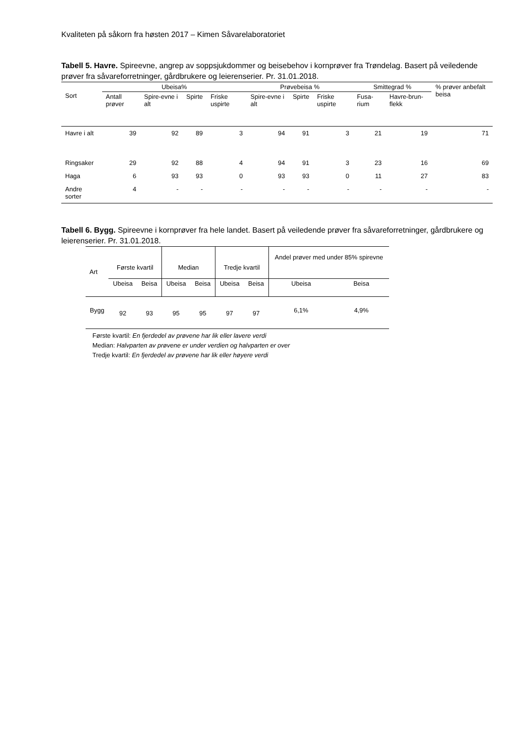Kvaliteten på såkorn fra høsten 2017 – Kimen Såvarelaboratoriet
Tabell 5. Havre. Spireevne, angrep av soppsjukdommer og beisebehov i kornprøver fra Trøndelag. Basert på veiledende prøver fra såvareforretninger, gårdbrukere og leierenserier. Pr. 31.01.2018.
| Sort | Ubeisa% | | | | Prøvebeisa % | | | Smittegrad % | | % prøver anbefalt beisa |
| --- | --- | --- | --- | --- | --- | --- | --- | --- | --- | --- |
| | Antall prøver | Spire-evne i alt | Spirte | Friske uspirte | Spire-evne i alt | Spirte | Friske uspirte | Fusa-rium | Havre-brun-flekk | |
| Havre i alt | 39 | 92 | 89 | 3 | 94 | 91 | 3 | 21 | 19 | 71 |
| Ringsaker | 29 | 92 | 88 | 4 | 94 | 91 | 3 | 23 | 16 | 69 |
| Haga | 6 | 93 | 93 | 0 | 93 | 93 | 0 | 11 | 27 | 83 |
| Andre sorter | 4 | - | - | - | - | - | - | - | - | - |
Tabell 6. Bygg. Spireevne i kornprøver fra hele landet. Basert på veiledende prøver fra såvareforretninger, gårdbrukere og leierenserier. Pr. 31.01.2018.
| Art | Første kvartil | | Median | | Tredje kvartil | | Andel prøver med under 85% spirevne | |
| | Ubeisa | Beisa | Ubeisa | Beisa | Ubeisa | Beisa | Ubeisa | Beisa |
| Bygg | 92 | 93 | 95 | 95 | 97 | 97 | 6,1% | 4,9% |
Første kvartil: En fjerdedel av prøvene har lik eller lavere verdi
Median: Halvparten av prøvene er under verdien og halvparten er over
Tredje kvartil: En fjerdedel av prøvene har lik eller høyere verdi